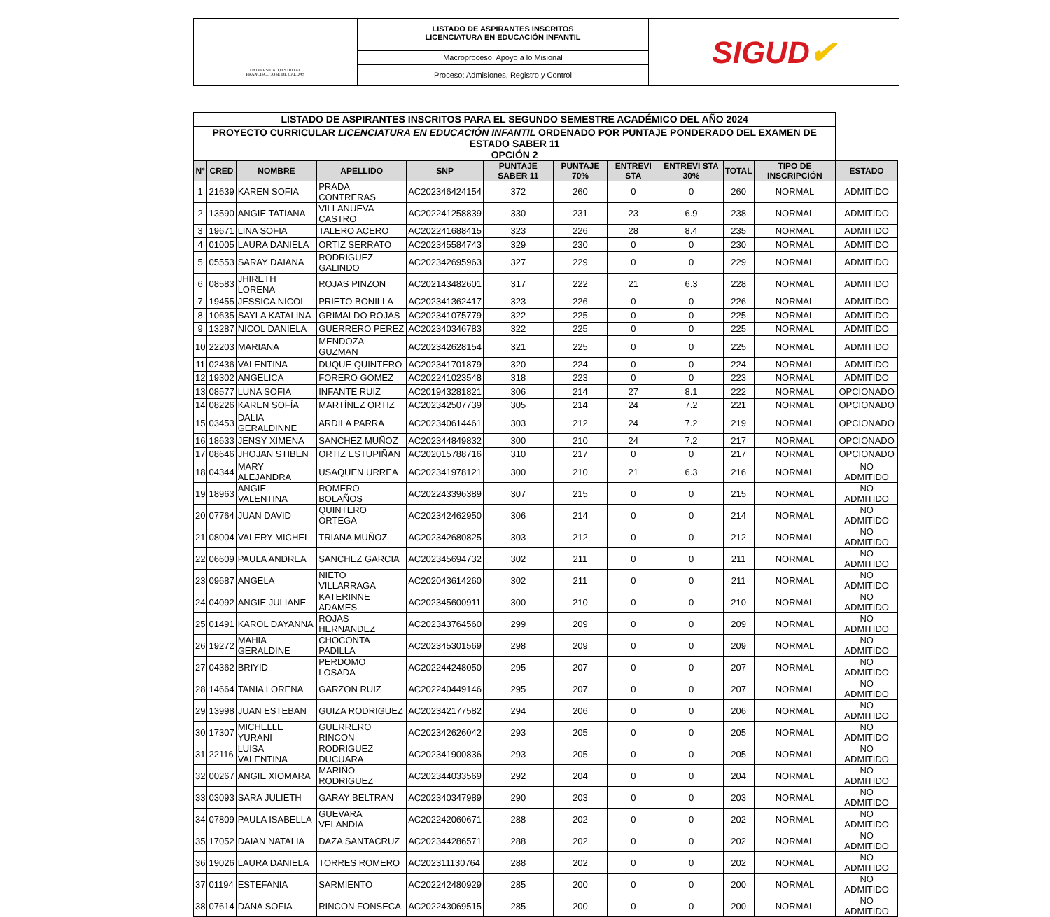UNIVERSIDAD DISTRITAL
FRANCISCO JOSÉ DE CALDAS
LISTADO DE ASPIRANTES INSCRITOS
LICENCIATURA EN EDUCACIÓN INFANTIL
Macroproceso: Apoyo a lo Misional
Proceso: Admisiones, Registro y Control
SIGUD ✔
| LISTADO DE ASPIRANTES INSCRITOS PARA EL SEGUNDO SEMESTRE ACADÉMICO DEL AÑO 2024 | | | | | | | | | | | |
| --- | --- | --- | --- | --- | --- | --- | --- | --- | --- | --- | --- |
| PROYECTO CURRICULAR LICENCIATURA EN EDUCACIÓN INFANTIL ORDENADO POR PUNTAJE PONDERADO DEL EXAMEN DE ESTADO SABER 11 OPCIÓN 2 | | | | | | | | | | | |
| N° | CRED | NOMBRE | APELLIDO | SNP | PUNTAJE SABER 11 | PUNTAJE 70% | ENTREVI STA | ENTREVI STA 30% | TOTAL | TIPO DE INSCRIPCIÓN | ESTADO |
| 1 | 21639 | KAREN SOFIA | PRADA CONTRERAS | AC202346424154 | 372 | 260 | 0 | 0 | 260 | NORMAL | ADMITIDO |
| 2 | 13590 | ANGIE TATIANA | VILLANUEVA CASTRO | AC202241258839 | 330 | 231 | 23 | 6.9 | 238 | NORMAL | ADMITIDO |
| 3 | 19671 | LINA SOFIA | TALERO ACERO | AC202241688415 | 323 | 226 | 28 | 8.4 | 235 | NORMAL | ADMITIDO |
| 4 | 01005 | LAURA DANIELA | ORTIZ SERRATO | AC202345584743 | 329 | 230 | 0 | 0 | 230 | NORMAL | ADMITIDO |
| 5 | 05553 | SARAY DAIANA | RODRIGUEZ GALINDO | AC202342695963 | 327 | 229 | 0 | 0 | 229 | NORMAL | ADMITIDO |
| 6 | 08583 | JHIRETH LORENA | ROJAS PINZON | AC202143482601 | 317 | 222 | 21 | 6.3 | 228 | NORMAL | ADMITIDO |
| 7 | 19455 | JESSICA NICOL | PRIETO BONILLA | AC202341362417 | 323 | 226 | 0 | 0 | 226 | NORMAL | ADMITIDO |
| 8 | 10635 | SAYLA KATALINA | GRIMALDO ROJAS | AC202341075779 | 322 | 225 | 0 | 0 | 225 | NORMAL | ADMITIDO |
| 9 | 13287 | NICOL DANIELA | GUERRERO PEREZ | AC202340346783 | 322 | 225 | 0 | 0 | 225 | NORMAL | ADMITIDO |
| 10 | 22203 | MARIANA | MENDOZA GUZMAN | AC202342628154 | 321 | 225 | 0 | 0 | 225 | NORMAL | ADMITIDO |
| 11 | 02436 | VALENTINA | DUQUE QUINTERO | AC202341701879 | 320 | 224 | 0 | 0 | 224 | NORMAL | ADMITIDO |
| 12 | 19302 | ANGELICA | FORERO GOMEZ | AC202241023548 | 318 | 223 | 0 | 0 | 223 | NORMAL | ADMITIDO |
| 13 | 08577 | LUNA SOFIA | INFANTE RUIZ | AC201943281821 | 306 | 214 | 27 | 8.1 | 222 | NORMAL | OPCIONADO |
| 14 | 08226 | KAREN SOFÍA | MARTÍNEZ ORTIZ | AC202342507739 | 305 | 214 | 24 | 7.2 | 221 | NORMAL | OPCIONADO |
| 15 | 03453 | DALIA GERALDINNE | ARDILA PARRA | AC202340614461 | 303 | 212 | 24 | 7.2 | 219 | NORMAL | OPCIONADO |
| 16 | 18633 | JENSY XIMENA | SANCHEZ MUÑOZ | AC202344849832 | 300 | 210 | 24 | 7.2 | 217 | NORMAL | OPCIONADO |
| 17 | 08646 | JHOJAN STIBEN | ORTIZ ESTUPIÑAN | AC202015788716 | 310 | 217 | 0 | 0 | 217 | NORMAL | OPCIONADO |
| 18 | 04344 | MARY ALEJANDRA | USAQUEN URREA | AC202341978121 | 300 | 210 | 21 | 6.3 | 216 | NORMAL | NO ADMITIDO |
| 19 | 18963 | ANGIE VALENTINA | ROMERO BOLAÑOS | AC202243396389 | 307 | 215 | 0 | 0 | 215 | NORMAL | NO ADMITIDO |
| 20 | 07764 | JUAN DAVID | QUINTERO ORTEGA | AC202342462950 | 306 | 214 | 0 | 0 | 214 | NORMAL | NO ADMITIDO |
| 21 | 08004 | VALERY MICHEL | TRIANA MUÑOZ | AC202342680825 | 303 | 212 | 0 | 0 | 212 | NORMAL | NO ADMITIDO |
| 22 | 06609 | PAULA ANDREA | SANCHEZ GARCIA | AC202345694732 | 302 | 211 | 0 | 0 | 211 | NORMAL | NO ADMITIDO |
| 23 | 09687 | ANGELA | NIETO VILLARRAGA | AC202043614260 | 302 | 211 | 0 | 0 | 211 | NORMAL | NO ADMITIDO |
| 24 | 04092 | ANGIE JULIANE | KATERINNE ADAMES | AC202345600911 | 300 | 210 | 0 | 0 | 210 | NORMAL | NO ADMITIDO |
| 25 | 01491 | KAROL DAYANNA | ROJAS HERNANDEZ | AC202343764560 | 299 | 209 | 0 | 0 | 209 | NORMAL | NO ADMITIDO |
| 26 | 19272 | MAHIA GERALDINE | CHOCONTA PADILLA | AC202345301569 | 298 | 209 | 0 | 0 | 209 | NORMAL | NO ADMITIDO |
| 27 | 04362 | BRIYID | PERDOMO LOSADA | AC202244248050 | 295 | 207 | 0 | 0 | 207 | NORMAL | NO ADMITIDO |
| 28 | 14664 | TANIA LORENA | GARZON RUIZ | AC202240449146 | 295 | 207 | 0 | 0 | 207 | NORMAL | NO ADMITIDO |
| 29 | 13998 | JUAN ESTEBAN | GUIZA RODRIGUEZ | AC202342177582 | 294 | 206 | 0 | 0 | 206 | NORMAL | NO ADMITIDO |
| 30 | 17307 | MICHELLE YURANI | GUERRERO RINCON | AC202342626042 | 293 | 205 | 0 | 0 | 205 | NORMAL | NO ADMITIDO |
| 31 | 22116 | LUISA VALENTINA | RODRIGUEZ DUCUARA | AC202341900836 | 293 | 205 | 0 | 0 | 205 | NORMAL | NO ADMITIDO |
| 32 | 00267 | ANGIE XIOMARA | MARIÑO RODRIGUEZ | AC202344033569 | 292 | 204 | 0 | 0 | 204 | NORMAL | NO ADMITIDO |
| 33 | 03093 | SARA JULIETH | GARAY BELTRAN | AC202340347989 | 290 | 203 | 0 | 0 | 203 | NORMAL | NO ADMITIDO |
| 34 | 07809 | PAULA ISABELLA | GUEVARA VELANDIA | AC202242060671 | 288 | 202 | 0 | 0 | 202 | NORMAL | NO ADMITIDO |
| 35 | 17052 | DAIAN NATALIA | DAZA SANTACRUZ | AC202344286571 | 288 | 202 | 0 | 0 | 202 | NORMAL | NO ADMITIDO |
| 36 | 19026 | LAURA DANIELA | TORRES ROMERO | AC202311130764 | 288 | 202 | 0 | 0 | 202 | NORMAL | NO ADMITIDO |
| 37 | 01194 | ESTEFANIA | SARMIENTO | AC202242480929 | 285 | 200 | 0 | 0 | 200 | NORMAL | NO ADMITIDO |
| 38 | 07614 | DANA SOFIA | RINCON FONSECA | AC202243069515 | 285 | 200 | 0 | 0 | 200 | NORMAL | NO ADMITIDO |